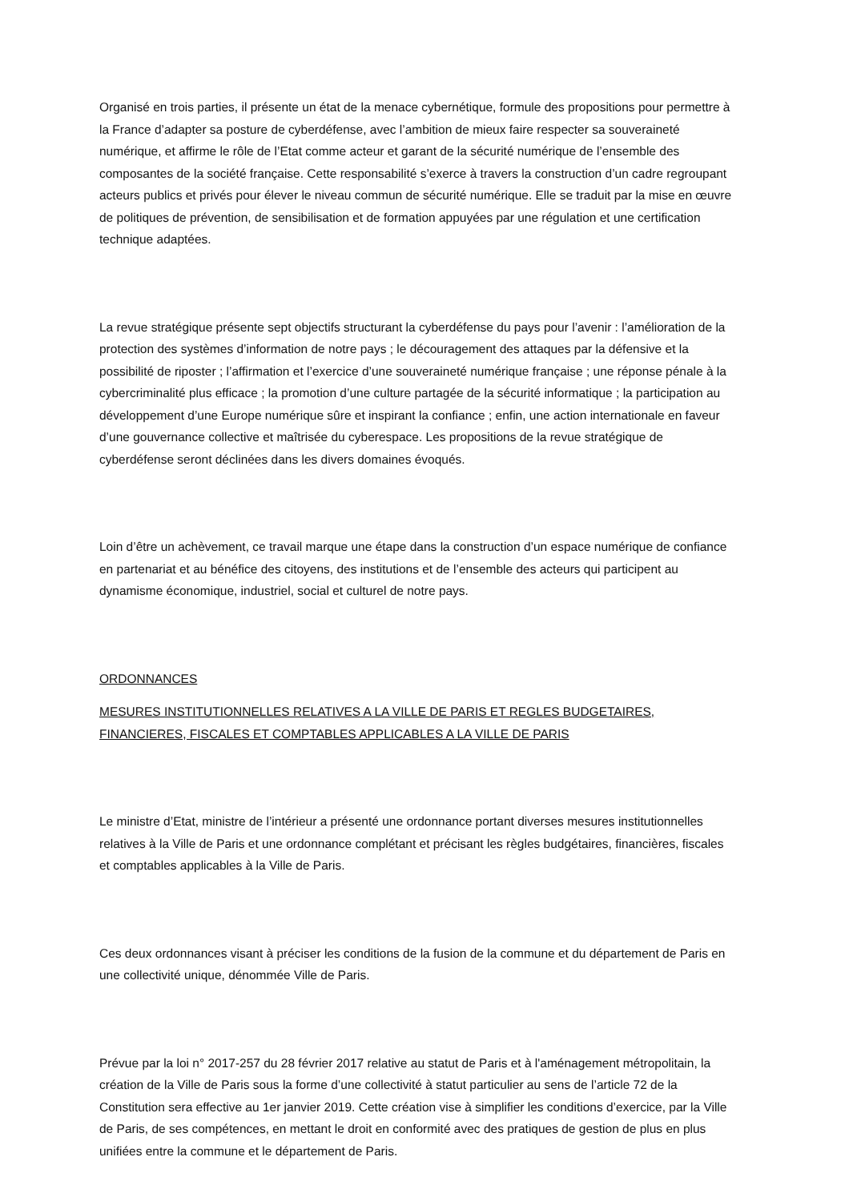Organisé en trois parties, il présente un état de la menace cybernétique, formule des propositions pour permettre à la France d’adapter sa posture de cyberdéfense, avec l’ambition de mieux faire respecter sa souveraineté numérique, et affirme le rôle de l’Etat comme acteur et garant de la sécurité numérique de l’ensemble des composantes de la société française. Cette responsabilité s’exerce à travers la construction d’un cadre regroupant acteurs publics et privés pour élever le niveau commun de sécurité numérique. Elle se traduit par la mise en œuvre de politiques de prévention, de sensibilisation et de formation appuyées par une régulation et une certification technique adaptées.
La revue stratégique présente sept objectifs structurant la cyberdéfense du pays pour l’avenir : l’amélioration de la protection des systèmes d’information de notre pays ; le découragement des attaques par la défensive et la possibilité de riposter ; l’affirmation et l’exercice d’une souveraineté numérique française ; une réponse pénale à la cybercriminalité plus efficace ; la promotion d’une culture partagée de la sécurité informatique ; la participation au développement d’une Europe numérique sûre et inspirant la confiance ; enfin, une action internationale en faveur d’une gouvernance collective et maîtrisée du cyberespace. Les propositions de la revue stratégique de cyberdéfense seront déclinées dans les divers domaines évoqués.
Loin d’être un achèvement, ce travail marque une étape dans la construction d’un espace numérique de confiance en partenariat et au bénéfice des citoyens, des institutions et de l’ensemble des acteurs qui participent au dynamisme économique, industriel, social et culturel de notre pays.
ORDONNANCES
MESURES INSTITUTIONNELLES RELATIVES A LA VILLE DE PARIS ET REGLES BUDGETAIRES, FINANCIERES, FISCALES ET COMPTABLES APPLICABLES A LA VILLE DE PARIS
Le ministre d’Etat, ministre de l’intérieur a présenté une ordonnance portant diverses mesures institutionnelles relatives à la Ville de Paris et une ordonnance complétant et précisant les règles budgétaires, financières, fiscales et comptables applicables à la Ville de Paris.
Ces deux ordonnances visant à préciser les conditions de la fusion de la commune et du département de Paris en une collectivité unique, dénommée Ville de Paris.
Prévue par la loi n° 2017-257 du 28 février 2017 relative au statut de Paris et à l'aménagement métropolitain, la création de la Ville de Paris sous la forme d’une collectivité à statut particulier au sens de l’article 72 de la Constitution sera effective au 1er janvier 2019. Cette création vise à simplifier les conditions d’exercice, par la Ville de Paris, de ses compétences, en mettant le droit en conformité avec des pratiques de gestion de plus en plus unifiées entre la commune et le département de Paris.